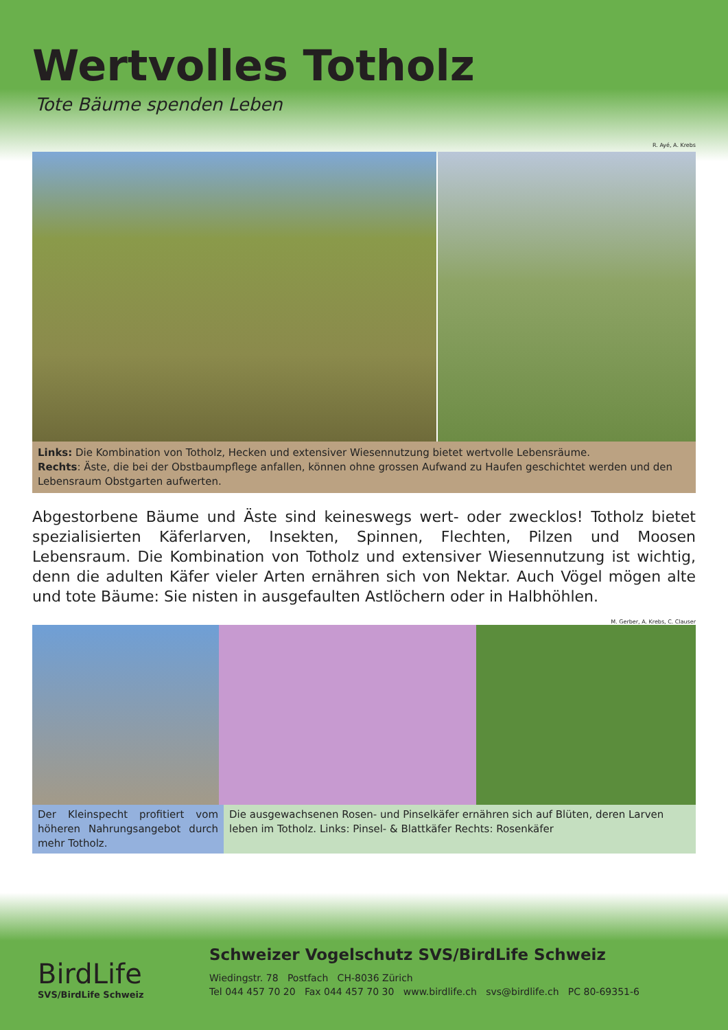Wertvolles Totholz
Tote Bäume spenden Leben
R. Ayé, A. Krebs
Links: Die Kombination von Totholz, Hecken und extensiver Wiesennutzung bietet wertvolle Lebensräume.
Rechts: Äste, die bei der Obstbaumpflege anfallen, können ohne grossen Aufwand zu Haufen geschichtet werden und den Lebensraum Obstgarten aufwerten.
Abgestorbene Bäume und Äste sind keineswegs wert- oder zwecklos! Totholz bietet spezialisierten Käferlarven, Insekten, Spinnen, Flechten, Pilzen und Moosen Lebensraum. Die Kombination von Totholz und extensiver Wiesennutzung ist wichtig, denn die adulten Käfer vieler Arten ernähren sich von Nektar. Auch Vögel mögen alte und tote Bäume: Sie nisten in ausgefaulten Astlöchern oder in Halbhöhlen.
M. Gerber, A. Krebs, C. Clauser
Der Kleinspecht profitiert vom höheren Nahrungsangebot durch mehr Totholz.
Die ausgewachsenen Rosen- und Pinselkäfer ernähren sich auf Blüten, deren Larven leben im Totholz. Links: Pinsel- & Blattkäfer Rechts: Rosenkäfer
BirdLife
SVS/BirdLife Schweiz
Schweizer Vogelschutz SVS/BirdLife Schweiz
Wiedingstr. 78 Postfach CH-8036 Zürich
Tel 044 457 70 20 Fax 044 457 70 30 www.birdlife.ch svs@birdlife.ch PC 80-69351-6